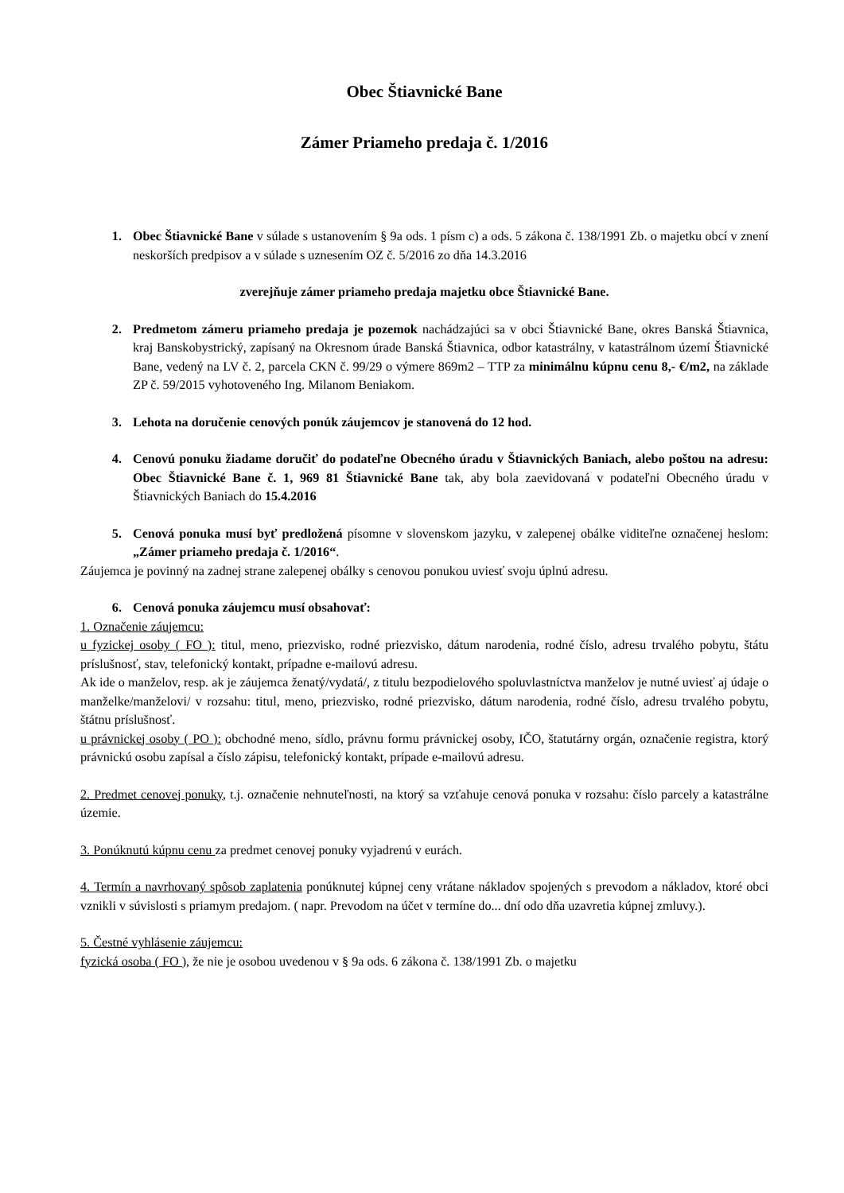Obec Štiavnické Bane
Zámer Priameho predaja č. 1/2016
1. Obec Štiavnické Bane v súlade s ustanovením § 9a ods. 1 písm c) a ods. 5 zákona č. 138/1991 Zb. o majetku obcí v znení neskorších predpisov a v súlade s uznesením OZ č. 5/2016 zo dňa 14.3.2016
zverejňuje zámer priameho predaja majetku obce Štiavnické Bane.
2. Predmetom zámeru priameho predaja je pozemok nachádzajúci sa v obci Štiavnické Bane, okres Banská Štiavnica, kraj Banskobystrický, zapísaný na Okresnom úrade Banská Štiavnica, odbor katastrálny, v katastrálnom území Štiavnické Bane, vedený na LV č. 2, parcela CKN č. 99/29 o výmere 869m2 – TTP za minimálnu kúpnu cenu 8,- €/m2, na základe ZP č. 59/2015 vyhotoveného Ing. Milanom Beniakom.
3. Lehota na doručenie cenových ponúk záujemcov je stanovená do 12 hod.
4. Cenovú ponuku žiadame doručiť do podateľne Obecného úradu v Štiavnických Baniach, alebo poštou na adresu: Obec Štiavnické Bane č. 1, 969 81 Štiavnické Bane tak, aby bola zaevidovaná v podateľni Obecného úradu v Štiavnických Baniach do 15.4.2016
5. Cenová ponuka musí byť predložená písomne v slovenskom jazyku, v zalepenej obálke viditeľne označenej heslom: „Zámer priameho predaja č. 1/2016“.
Záujemca je povinný na zadnej strane zalepenej obálky s cenovou ponukou uviesť svoju úplnú adresu.
6. Cenová ponuka záujemcu musí obsahovať:
1. Označenie záujemcu:
u fyzickej osoby ( FO ): titul, meno, priezvisko, rodné priezvisko, dátum narodenia, rodné číslo, adresu trvalého pobytu, štátu príslušnosť, stav, telefonický kontakt, prípadne e-mailovú adresu.
Ak ide o manželov, resp. ak je záujemca ženatý/vydatá/, z titulu bezpodielového spoluvlastníctva manželov je nutné uviesť aj údaje o manželke/manželovi/ v rozsahu: titul, meno, priezvisko, rodné priezvisko, dátum narodenia, rodné číslo, adresu trvalého pobytu, štátnu príslušnosť.
u právnickej osoby ( PO ): obchodné meno, sídlo, právnu formu právnickej osoby, IČO, štatutárny orgán, označenie registra, ktorý právnickú osobu zapísal a číslo zápisu, telefonický kontakt, prípade e-mailovú adresu.
2. Predmet cenovej ponuky, t.j. označenie nehnuteľnosti, na ktorý sa vzťahuje cenová ponuka v rozsahu: číslo parcely a katastrálne územie.
3. Ponúknutú kúpnu cenu za predmet cenovej ponuky vyjadrenú v eurách.
4. Termín a navrhovaný spôsob zaplatenia ponúknutej kúpnej ceny vrátane nákladov spojených s prevodom a nákladov, ktoré obci vznikli v súvislosti s priamym predajom. ( napr. Prevodom na účet v termíne do... dní odo dňa uzavretia kúpnej zmluvy.).
5. Čestné vyhlásenie záujemcu:
fyzická osoba ( FO ), že nie je osobou uvedenou v § 9a ods. 6 zákona č. 138/1991 Zb. o majetku